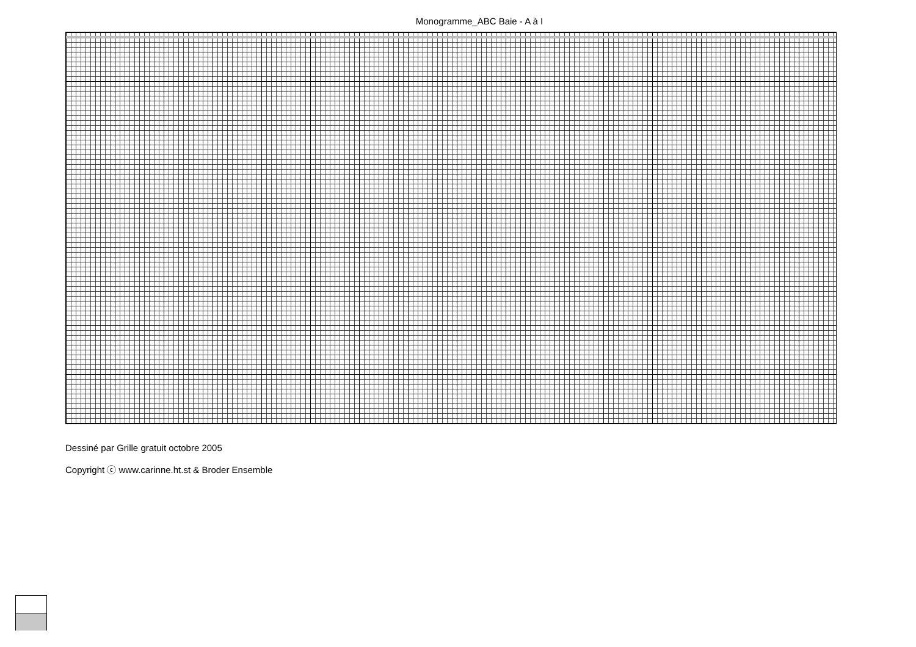Monogramme_ABC Baie - A à I
Dessiné par Grille gratuit octobre 2005
Copyright ⓒ www.carinne.ht.st & Broder Ensemble